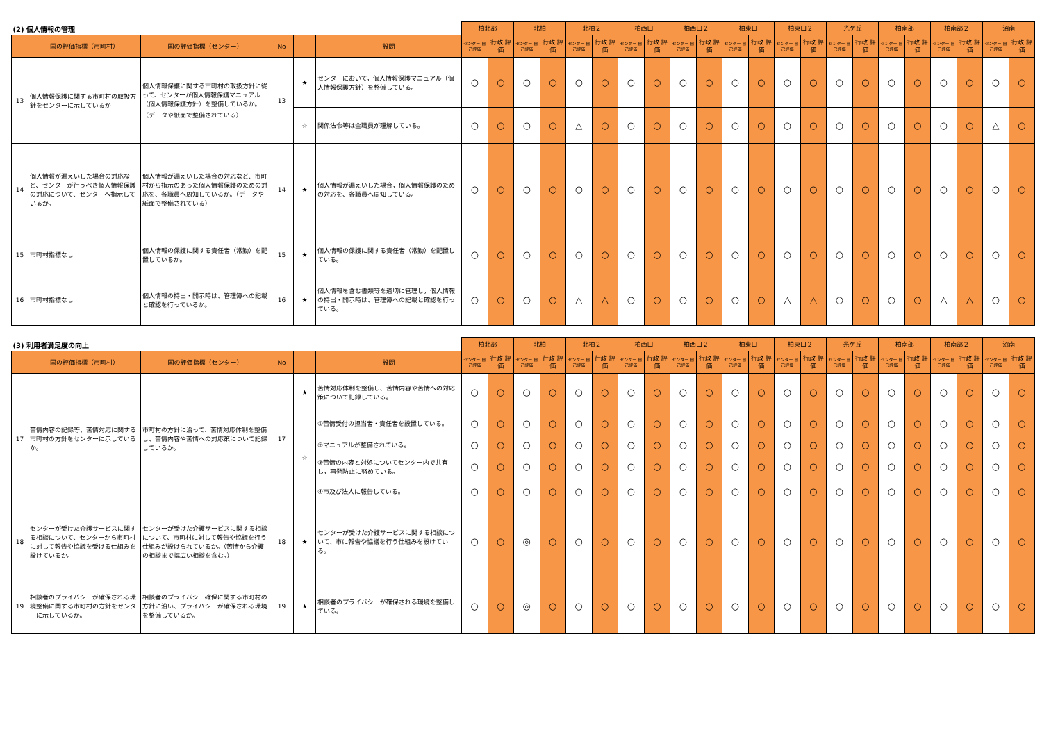| (2) 個人情報の管理 | | | | | | 柏北部 | | 北柏 | | 北柏２ | | 柏西口 | | 柏西口２ | | 柏東口 | | 柏東口２ | | 光ケ丘 | | 柏南部 | | 柏南部２ | | 沼南 | |
| | 国の評価指標（市町村） | 国の評価指標（センター） | No | | 設問 | センター 自己評価 | 行政 評価 | センター 自己評価 | 行政 評価 | センター 自己評価 | 行政 評価 | センター 自己評価 | 行政 評価 | センター 自己評価 | 行政 評価 | センター 自己評価 | 行政 評価 | センター 自己評価 | 行政 評価 | センター 自己評価 | 行政 評価 | センター 自己評価 | 行政 評価 | センター 自己評価 | 行政 評価 | センター 自己評価 | 行政 評価 |
| 13 | 個人情報保護に関する市町村の取扱方針をセンターに示しているか | 個人情報保護に関する市町村の取扱方針に従って、センターが個人情報保護マニュアル（個人情報保護方針）を整備しているか。（データや紙面で整備されている） | 13 | ★ | センターにおいて，個人情報保護マニュアル（個人情報保護方針）を整備している。 | ○ | ○ | ○ | ○ | ○ | ○ | ○ | ○ | ○ | ○ | ○ | ○ | ○ | ○ | ○ | ○ | ○ | ○ | ○ | ○ | ○ | ○ |
| | | | | ☆ | 関係法令等は全職員が理解している。 | ○ | ○ | ○ | ○ | △ | ○ | ○ | ○ | ○ | ○ | ○ | ○ | ○ | ○ | ○ | ○ | ○ | ○ | ○ | ○ | △ | ○ |
| 14 | 個人情報が漏えいした場合の対応など、センターが行うべき個人情報保護の対応について、センターへ指示しているか。 | 個人情報が漏えいした場合の対応など、市町村から指示のあった個人情報保護のための対応を、各職員へ周知しているか。（データや紙面で整備されている） | 14 | ★ | 個人情報が漏えいした場合，個人情報保護のための対応を、各職員へ周知している。 | ○ | ○ | ○ | ○ | ○ | ○ | ○ | ○ | ○ | ○ | ○ | ○ | ○ | ○ | ○ | ○ | ○ | ○ | ○ | ○ | ○ | ○ |
| 15 | 市町村指標なし | 個人情報の保護に関する責任者（常勤）を配置しているか。 | 15 | ★ | 個人情報の保護に関する責任者（常勤）を配置している。 | ○ | ○ | ○ | ○ | ○ | ○ | ○ | ○ | ○ | ○ | ○ | ○ | ○ | ○ | ○ | ○ | ○ | ○ | ○ | ○ | ○ | ○ |
| 16 | 市町村指標なし | 個人情報の持出・開示時は、管理簿への記載と確認を行っているか。 | 16 | ★ | 個人情報を含む書類等を適切に管理し，個人情報の持出・開示時は、管理簿への記載と確認を行っている。 | ○ | ○ | ○ | ○ | △ | △ | ○ | ○ | ○ | ○ | ○ | ○ | △ | △ | ○ | ○ | ○ | ○ | △ | △ | ○ | ○ |
| (3) 利用者満足度の向上 | | | | | | 柏北部 | | 北柏 | | 北柏２ | | 柏西口 | | 柏西口２ | | 柏東口 | | 柏東口２ | | 光ケ丘 | | 柏南部 | | 柏南部２ | | 沼南 | |
| | 国の評価指標（市町村） | 国の評価指標（センター） | No | | 設問 | センター 自己評価 | 行政 評価 | センター 自己評価 | 行政 評価 | センター 自己評価 | 行政 評価 | センター 自己評価 | 行政 評価 | センター 自己評価 | 行政 評価 | センター 自己評価 | 行政 評価 | センター 自己評価 | 行政 評価 | センター 自己評価 | 行政 評価 | センター 自己評価 | 行政 評価 | センター 自己評価 | 行政 評価 | センター 自己評価 | 行政 評価 |
| 17 | 苦情内容の記録等、苦情対応に関する市町村の方針をセンターに示しているか。 | 市町村の方針に沿って、苦情対応体制を整備し、苦情内容や苦情への対応策について記録しているか。 | 17 | ★ | 苦情対応体制を整備し、苦情内容や苦情への対応策について記録している。 | ○ | ○ | ○ | ○ | ○ | ○ | ○ | ○ | ○ | ○ | ○ | ○ | ○ | ○ | ○ | ○ | ○ | ○ | ○ | ○ | ○ | ○ |
| | | | | ☆ | ①苦情受付の担当者・責任者を設置している。 | ○ | ○ | ○ | ○ | ○ | ○ | ○ | ○ | ○ | ○ | ○ | ○ | ○ | ○ | ○ | ○ | ○ | ○ | ○ | ○ | ○ | ○ |
| | | | | | ②マニュアルが整備されている。 | ○ | ○ | ○ | ○ | ○ | ○ | ○ | ○ | ○ | ○ | ○ | ○ | ○ | ○ | ○ | ○ | ○ | ○ | ○ | ○ | ○ | ○ |
| | | | | | ③苦情の内容と対処についてセンター内で共有し，再発防止に努めている。 | ○ | ○ | ○ | ○ | ○ | ○ | ○ | ○ | ○ | ○ | ○ | ○ | ○ | ○ | ○ | ○ | ○ | ○ | ○ | ○ | ○ | ○ |
| | | | | | ④市及び法人に報告している。 | ○ | ○ | ○ | ○ | ○ | ○ | ○ | ○ | ○ | ○ | ○ | ○ | ○ | ○ | ○ | ○ | ○ | ○ | ○ | ○ | ○ | ○ |
| 18 | センターが受けた介護サービスに関する相談について、センターから市町村に対して報告や協議を受ける仕組みを設けているか。 | センターが受けた介護サービスに関する相談について、市町村に対して報告や協議を行う仕組みが設けられているか。（苦情から介護の相談まで幅広い相談を含む。） | 18 | ★ | センターが受けた介護サービスに関する相談について、市に報告や協議を行う仕組みを設けている。 | ○ | ○ | ◎ | ○ | ○ | ○ | ○ | ○ | ○ | ○ | ○ | ○ | ○ | ○ | ○ | ○ | ○ | ○ | ○ | ○ | ○ | ○ |
| 19 | 相談者のプライバシーが確保される環境整備に関する市町村の方針をセンターに示しているか。 | 相談者のプライバシー確保に関する市町村の方針に沿い、プライバシーが確保される環境を整備しているか。 | 19 | ★ | 相談者のプライバシーが確保される環境を整備している。 | ○ | ○ | ◎ | ○ | ○ | ○ | ○ | ○ | ○ | ○ | ○ | ○ | ○ | ○ | ○ | ○ | ○ | ○ | ○ | ○ | ○ | ○ |